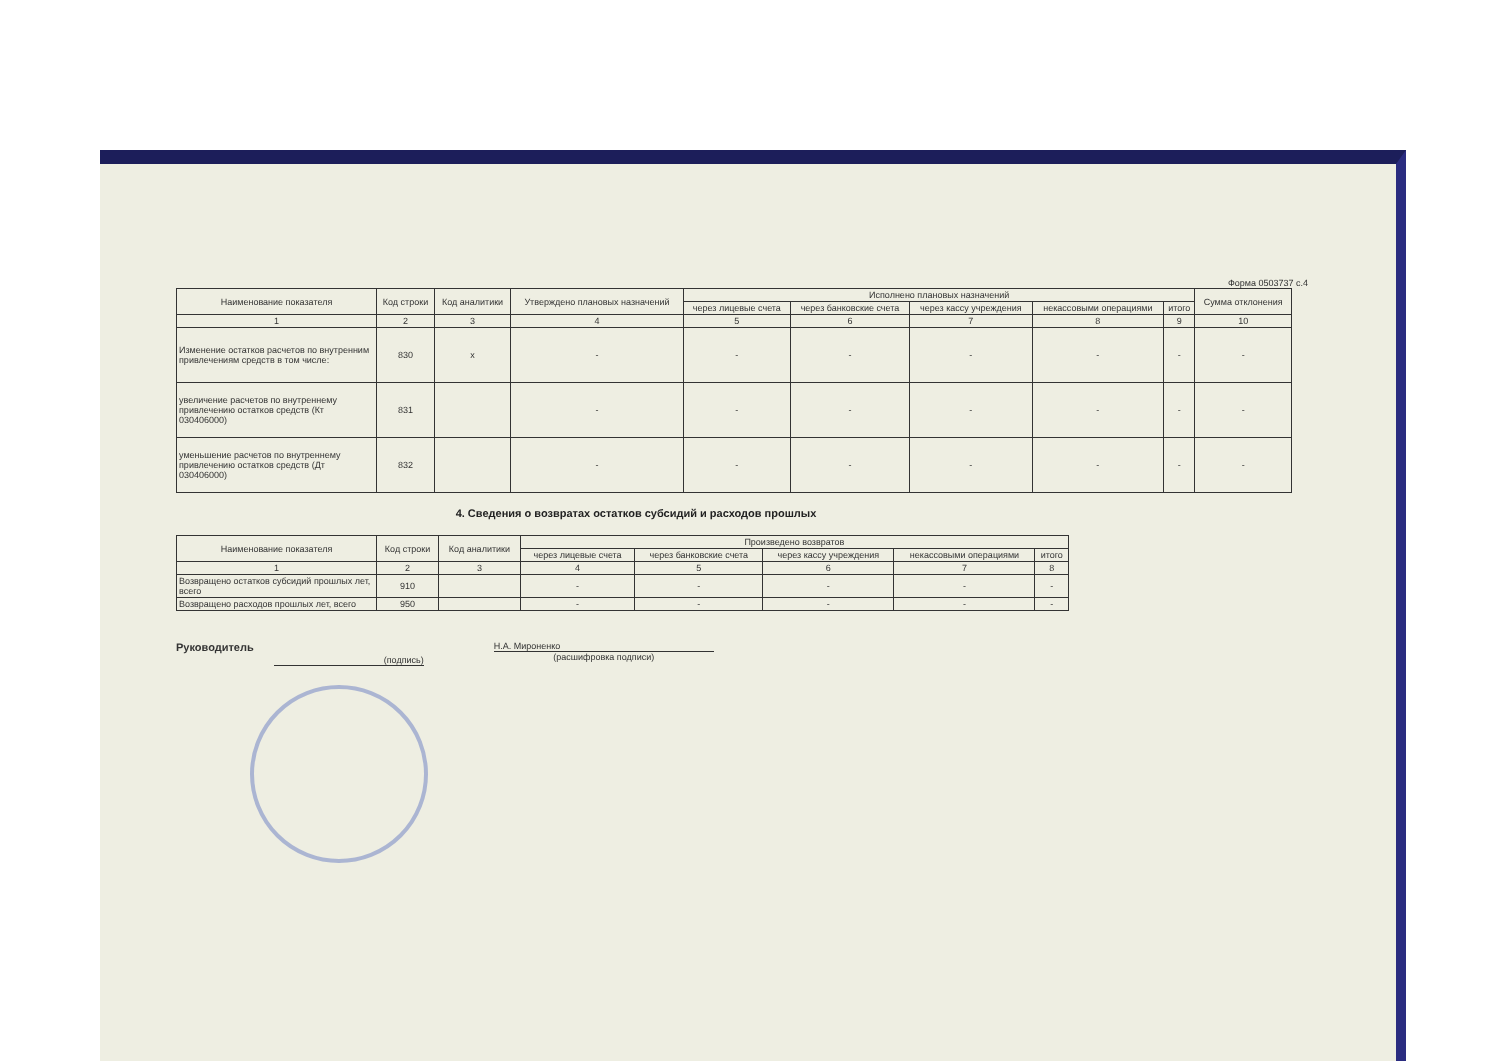Форма 0503737 с.4
| Наименование показателя | Код строки | Код аналитики | Утверждено плановых назначений | Исполнено плановых назначений | | | | | Сумма отклонения |
| --- | --- | --- | --- | --- | --- | --- | --- | --- | --- |
| | | | | через лицевые счета | через банковские счета | через кассу учреждения | некассовыми операциями | итого | |
| 1 | 2 | 3 | 4 | 5 | 6 | 7 | 8 | 9 | 10 |
| Изменение остатков расчетов по внутренним привлечениям средств в том числе: | 830 | x | - | - | - | - | - | - | - |
| увеличение расчетов по внутреннему привлечению остатков средств (Кт 030406000) | 831 | | - | - | - | - | - | - | - |
| уменьшение расчетов по внутреннему привлечению остатков средств (Дт 030406000) | 832 | | - | - | - | - | - | - | - |
4. Сведения о возвратах остатков субсидий и расходов прошлых
| Наименование показателя | Код строки | Код аналитики | Произведено возвратов | | | | |
| --- | --- | --- | --- | --- | --- | --- | --- |
| | | | через лицевые счета | через банковские счета | через кассу учреждения | некассовыми операциями | итого |
| 1 | 2 | 3 | 4 | 5 | 6 | 7 | 8 |
| Возвращено остатков субсидий прошлых лет, всего | 910 | | - | - | - | - | - |
| Возвращено расходов прошлых лет, всего | 950 | | - | - | - | - | - |
Руководитель
(подпись)
Н.А. Мироненко
(расшифровка подписи)